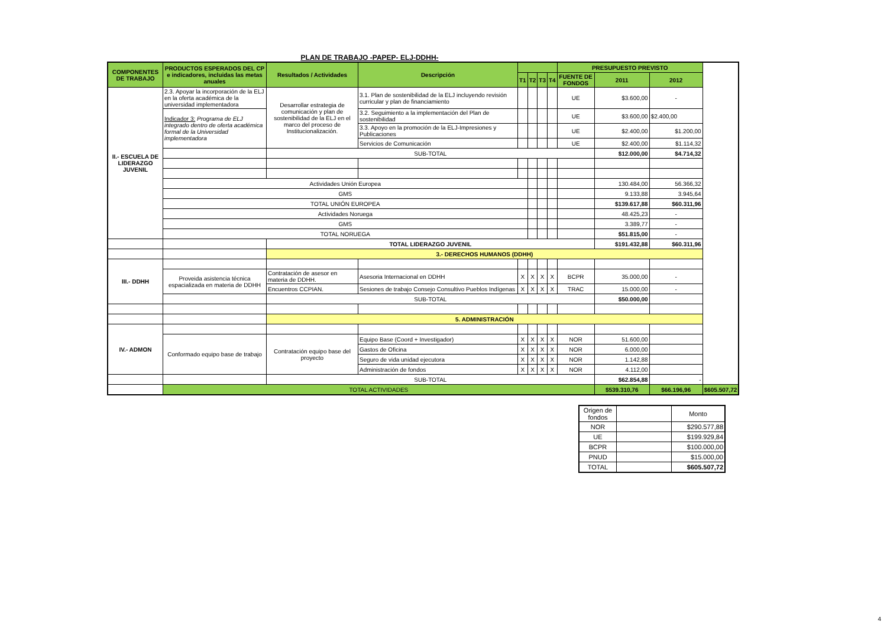PLAN DE TRABAJO -PAPEP- ELJ-DDHH-
| COMPONENTES DE TRABAJO | PRODUCTOS ESPERADOS DEL CP e indicadores, incluidas las metas anuales | Resultados / Actividades | Descripción | | | | | PRESUPUESTO PREVISTO | | | |
| --- | --- | --- | --- | --- | --- | --- | --- | --- | --- | --- | --- |
| | | | | T1 | T2 | T3 | T4 | FUENTE DE FONDOS | 2011 | 2012 | |
| II.- ESCUELA DE LIDERAZGO JUVENIL | 2.3. Apoyar la incorporación de la ELJ en la oferta académica de la universidad implementadora | Desarrollar estrategia de comunicación y plan de sostenibilidad de la ELJ en el marco del proceso de Institucionalización. | 3.1. Plan de sostenibilidad de la ELJ incluyendo revisión curricular y plan de financiamiento | | | | | UE | $3.600,00 | - | |
| | Indicador 3: Programa de ELJ integrado dentro de oferta académica formal de la Universidad implementadora | | 3.2. Seguimiento a la implementación del Plan de sostenibilidad | | | | | UE | $3.600,00 | $2.400,00 | |
| | | | 3.3. Apoyo en la promoción de la ELJ-Impresiones y Publicaciones | | | | | UE | $2.400,00 | $1.200,00 | |
| | | | Servicios de Comunicación | | | | | UE | $2.400,00 | $1.114,32 | |
| | | SUB-TOTAL | | | | | | | $12.000,00 | $4.714,32 | |
| | Actividades Unión Europea | | | | | | | | 130.484,00 | 56.366,32 | |
| | GMS | | | | | | | | 9.133,88 | 3.945,64 | |
| | TOTAL UNIÓN EUROPEA | | | | | | | | $139.617,88 | $60.311,96 | |
| | Actividades Noruega | | | | | | | | 48.425,23 | - | |
| | GMS | | | | | | | | 3.389,77 | - | |
| | TOTAL NORUEGA | | | | | | | | $51.815,00 | - | |
| | | TOTAL LIDERAZGO JUVENIL | | | | | | | $191.432,88 | $60.311,96 | |
| | | 3.- DERECHOS HUMANOS (DDHH) | | | | | | | | | |
| III.- DDHH | | | | | | | | | | | |
| | Proveida asistencia técnica espacializada en materia de DDHH | Contratación de asesor en materia de DDHH. | Asesoria Internacional en DDHH | X | X | X | X | BCPR | 35.000,00 | - | |
| | | Encuentros CCPIAN. | Sesiones de trabajo Consejo Consultivo Pueblos Indígenas | X | X | X | X | TRAC | 15.000,00 | - | |
| | | SUB-TOTAL | | | | | | | $50.000,00 | | |
| | | 5. ADMINISTRACIÓN | | | | | | | | | |
| IV.- ADMON | | | | | | | | | | | |
| | Conformado equipo base de trabajo | Contratación equipo base del proyecto | Equipo Base (Coord + Investigador) | X | X | X | X | NOR | 51.600,00 | | |
| | | | Gastos de Oficina | X | X | X | X | NOR | 6.000,00 | | |
| | | | Seguro de vida unidad ejecutora | X | X | X | X | NOR | 1.142,88 | | |
| | | | Administración de fondos | X | X | X | X | NOR | 4.112,00 | | |
| | | SUB-TOTAL | | | | | | | $62.854,88 | - | |
| | TOTAL ACTIVIDADES | | | | | | | | $539.310,76 | $66.196,96 | $605.507,72 |
| Origen de fondos | | Monto |
| NOR | | $290.577,88 |
| UE | | $199.929,84 |
| BCPR | | $100.000,00 |
| PNUD | | $15.000,00 |
| TOTAL | | $605.507,72 |
4